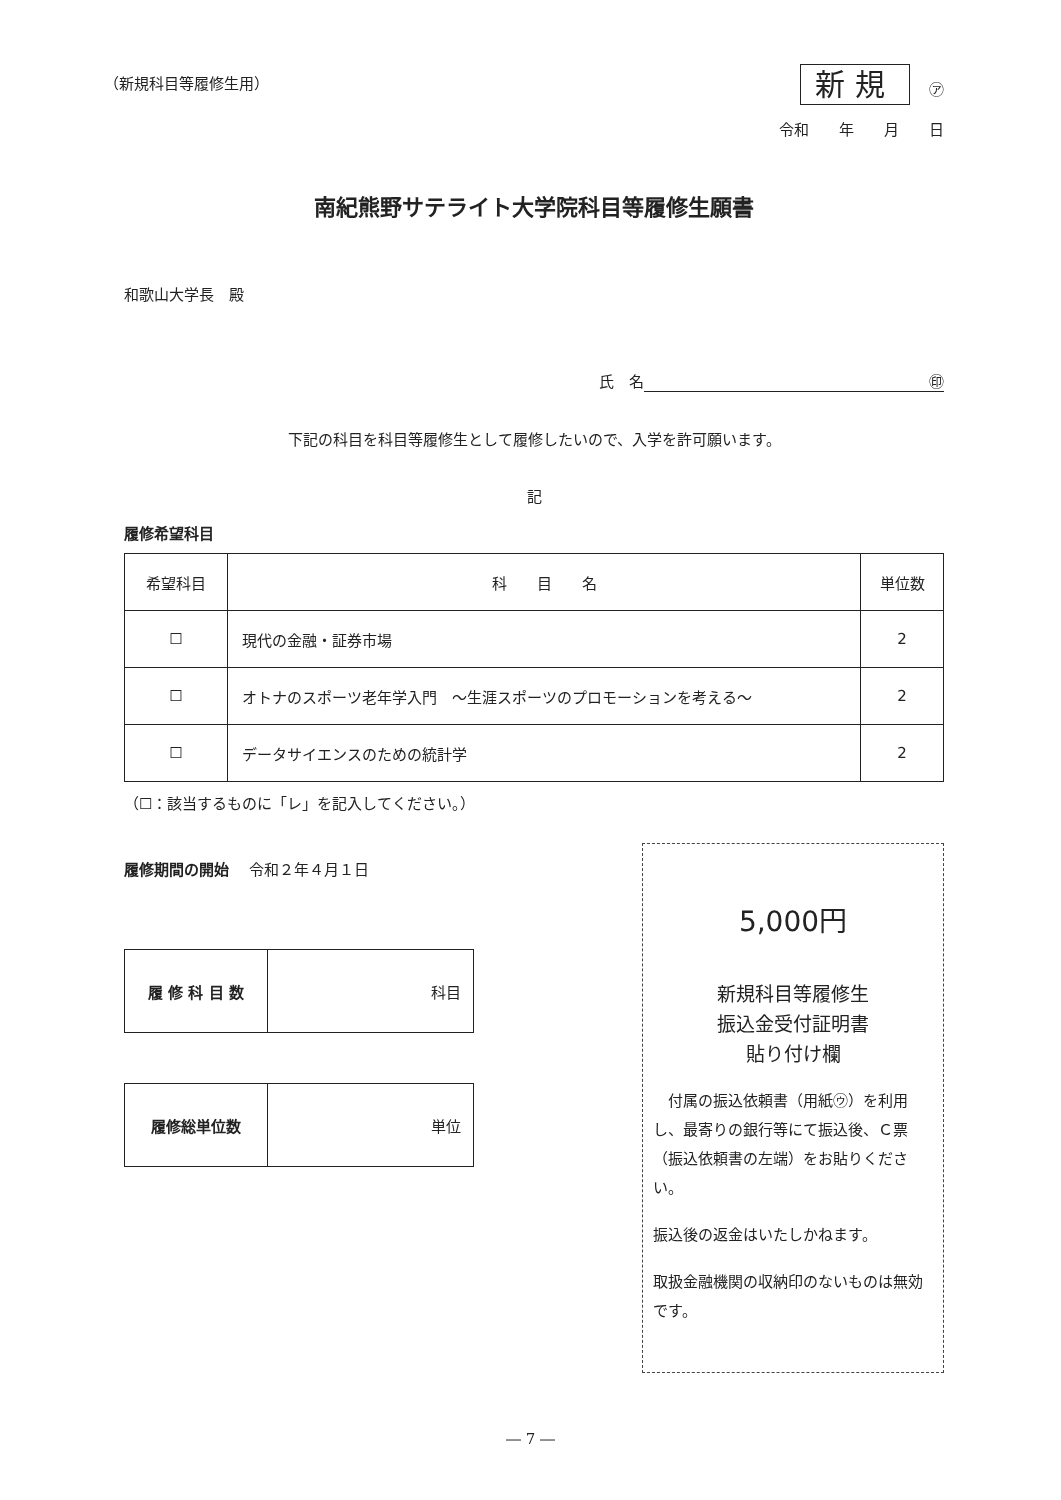（新規科目等履修生用） 新規 ㋐
令和　　年　　月　　日
南紀熊野サテライト大学院科目等履修生願書
和歌山大学長　殿
氏　名 ㊞
下記の科目を科目等履修生として履修したいので、入学を許可願います。
記
履修希望科目
| 希望科目 | 科 目 名 | 単位数 |
| --- | --- | --- |
| ☐ | 現代の金融・証券市場 | 2 |
| ☐ | オトナのスポーツ老年学入門 ～生涯スポーツのプロモーションを考える～ | 2 |
| ☐ | データサイエンスのための統計学 | 2 |
（☐：該当するものに「レ」を記入してください。）
履修期間の開始　 令和２年４月１日
| 履 修 科 目 数 | 科目 |
| 履修総単位数 | 単位 |
5,000円
新規科目等履修生
振込金受付証明書
貼り付け欄
　付属の振込依頼書（用紙㋒）を利用し、最寄りの銀行等にて振込後、Ｃ票（振込依頼書の左端）をお貼りください。
振込後の返金はいたしかねます。
取扱金融機関の収納印のないものは無効です。
― 7 ―